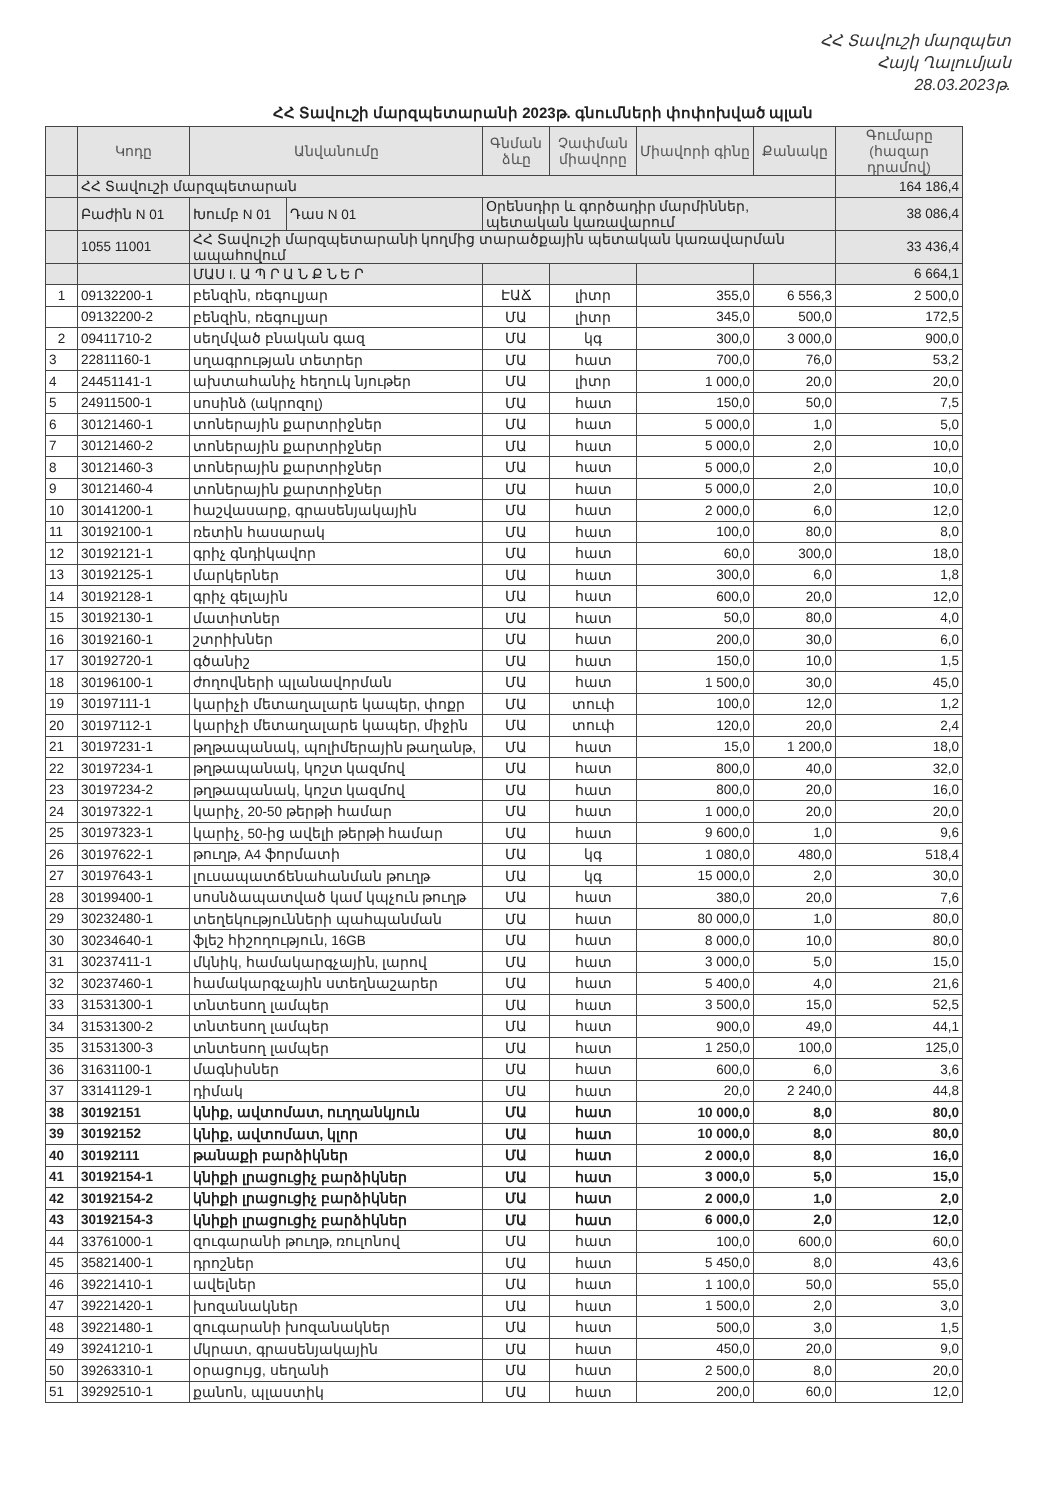ՀՀ Տավուշի մարզպետ
Հայկ Ղալումյան
28.03.2023թ.
ՀՀ Տավուշի մարզպետարանի 2023թ. գնումների փոփոխված պլան
| | Կոդը | Անվանումը | | Գնման ձևը | Չափման միավորը | Միավորի գինը | Քանակը | Գումարը (հազար դրամով) |
| --- | --- | --- | --- | --- | --- | --- | --- | --- |
| | ՀՀ Տավուշի մարզպետարան | | | | | | | 164 186,4 |
| | Բաժին N 01 | Խումբ N 01 | Դաս N 01 | Օրենսդիր և գործադիր մարմիններ, պետական կառավարում | | | | 38 086,4 |
| | 1055 11001 | ՀՀ Տավուշի մարզպետարանի կողմից տարածքային պետական կառավարման ապահովում | | | | | | 33 436,4 |
| | | ՄԱՍ I. Ա Պ Ր Ա Ն Ք Ն Ե Ր | | | | | | 6 664,1 |
| 1 | 09132200-1 | բենզին, ռեգուլյար | | ԷԱՃ | լիտր | 355,0 | 6 556,3 | 2 500,0 |
| | 09132200-2 | բենզին, ռեգուլյար | | ՄԱ | լիտր | 345,0 | 500,0 | 172,5 |
| 2 | 09411710-2 | սեղմված բնական գազ | | ՄԱ | կգ | 300,0 | 3 000,0 | 900,0 |
| 3 | 22811160-1 | սղագրության տետրեր | | ՄԱ | հատ | 700,0 | 76,0 | 53,2 |
| 4 | 24451141-1 | ախտահանիչ հեղուկ նյութեր | | ՄԱ | լիտր | 1 000,0 | 20,0 | 20,0 |
| 5 | 24911500-1 | սոսինձ (ակրոզոլ) | | ՄԱ | հատ | 150,0 | 50,0 | 7,5 |
| 6 | 30121460-1 | տոներային քարտրիջներ | | ՄԱ | հատ | 5 000,0 | 1,0 | 5,0 |
| 7 | 30121460-2 | տոներային քարտրիջներ | | ՄԱ | հատ | 5 000,0 | 2,0 | 10,0 |
| 8 | 30121460-3 | տոներային քարտրիջներ | | ՄԱ | հատ | 5 000,0 | 2,0 | 10,0 |
| 9 | 30121460-4 | տոներային քարտրիջներ | | ՄԱ | հատ | 5 000,0 | 2,0 | 10,0 |
| 10 | 30141200-1 | հաշվասարք, գրասենյակային | | ՄԱ | հատ | 2 000,0 | 6,0 | 12,0 |
| 11 | 30192100-1 | ռետին հասարակ | | ՄԱ | հատ | 100,0 | 80,0 | 8,0 |
| 12 | 30192121-1 | գրիչ գնդիկավոր | | ՄԱ | հատ | 60,0 | 300,0 | 18,0 |
| 13 | 30192125-1 | մարկերներ | | ՄԱ | հատ | 300,0 | 6,0 | 1,8 |
| 14 | 30192128-1 | գրիչ գելային | | ՄԱ | հատ | 600,0 | 20,0 | 12,0 |
| 15 | 30192130-1 | մատիտներ | | ՄԱ | հատ | 50,0 | 80,0 | 4,0 |
| 16 | 30192160-1 | շտրիխներ | | ՄԱ | հատ | 200,0 | 30,0 | 6,0 |
| 17 | 30192720-1 | գծանիշ | | ՄԱ | հատ | 150,0 | 10,0 | 1,5 |
| 18 | 30196100-1 | ժողովների պլանավորման | | ՄԱ | հատ | 1 500,0 | 30,0 | 45,0 |
| 19 | 30197111-1 | կարիչի մետաղալարե կապեր, փոքր | | ՄԱ | տուփ | 100,0 | 12,0 | 1,2 |
| 20 | 30197112-1 | կարիչի մետաղալարե կապեր, միջին | | ՄԱ | տուփ | 120,0 | 20,0 | 2,4 |
| 21 | 30197231-1 | թղթապանակ, պոլիմերային թաղանթ, | | ՄԱ | հատ | 15,0 | 1 200,0 | 18,0 |
| 22 | 30197234-1 | թղթապանակ, կոշտ կազմով | | ՄԱ | հատ | 800,0 | 40,0 | 32,0 |
| 23 | 30197234-2 | թղթապանակ, կոշտ կազմով | | ՄԱ | հատ | 800,0 | 20,0 | 16,0 |
| 24 | 30197322-1 | կարիչ, 20-50 թերթի համար | | ՄԱ | հատ | 1 000,0 | 20,0 | 20,0 |
| 25 | 30197323-1 | կարիչ, 50-ից ավելի թերթի համար | | ՄԱ | հատ | 9 600,0 | 1,0 | 9,6 |
| 26 | 30197622-1 | թուղթ, A4 ֆորմատի | | ՄԱ | կգ | 1 080,0 | 480,0 | 518,4 |
| 27 | 30197643-1 | լուսապատճենահանման թուղթ | | ՄԱ | կգ | 15 000,0 | 2,0 | 30,0 |
| 28 | 30199400-1 | սոսնձապատված կամ կպչուն թուղթ | | ՄԱ | հատ | 380,0 | 20,0 | 7,6 |
| 29 | 30232480-1 | տեղեկությունների պահպանման | | ՄԱ | հատ | 80 000,0 | 1,0 | 80,0 |
| 30 | 30234640-1 | ֆլեշ հիշողություն, 16GB | | ՄԱ | հատ | 8 000,0 | 10,0 | 80,0 |
| 31 | 30237411-1 | մկնիկ, համակարգչային, լարով | | ՄԱ | հատ | 3 000,0 | 5,0 | 15,0 |
| 32 | 30237460-1 | համակարգչային ստեղնաշարեր | | ՄԱ | հատ | 5 400,0 | 4,0 | 21,6 |
| 33 | 31531300-1 | տնտեսող լամպեր | | ՄԱ | հատ | 3 500,0 | 15,0 | 52,5 |
| 34 | 31531300-2 | տնտեսող լամպեր | | ՄԱ | հատ | 900,0 | 49,0 | 44,1 |
| 35 | 31531300-3 | տնտեսող լամպեր | | ՄԱ | հատ | 1 250,0 | 100,0 | 125,0 |
| 36 | 31631100-1 | մագնիսներ | | ՄԱ | հատ | 600,0 | 6,0 | 3,6 |
| 37 | 33141129-1 | դիմակ | | ՄԱ | հատ | 20,0 | 2 240,0 | 44,8 |
| 38 | 30192151 | կնիք, ավտոմատ, ուղղանկյուն | | ՄԱ | հատ | 10 000,0 | 8,0 | 80,0 |
| 39 | 30192152 | կնիք, ավտոմատ, կլոր | | ՄԱ | հատ | 10 000,0 | 8,0 | 80,0 |
| 40 | 30192111 | թանաքի բարձիկներ | | ՄԱ | հատ | 2 000,0 | 8,0 | 16,0 |
| 41 | 30192154-1 | կնիքի լրացուցիչ բարձիկներ | | ՄԱ | հատ | 3 000,0 | 5,0 | 15,0 |
| 42 | 30192154-2 | կնիքի լրացուցիչ բարձիկներ | | ՄԱ | հատ | 2 000,0 | 1,0 | 2,0 |
| 43 | 30192154-3 | կնիքի լրացուցիչ բարձիկներ | | ՄԱ | հատ | 6 000,0 | 2,0 | 12,0 |
| 44 | 33761000-1 | զուգարանի թուղթ, ռուլոնով | | ՄԱ | հատ | 100,0 | 600,0 | 60,0 |
| 45 | 35821400-1 | դրոշներ | | ՄԱ | հատ | 5 450,0 | 8,0 | 43,6 |
| 46 | 39221410-1 | ավելներ | | ՄԱ | հատ | 1 100,0 | 50,0 | 55,0 |
| 47 | 39221420-1 | խոզանակներ | | ՄԱ | հատ | 1 500,0 | 2,0 | 3,0 |
| 48 | 39221480-1 | զուգարանի խոզանակներ | | ՄԱ | հատ | 500,0 | 3,0 | 1,5 |
| 49 | 39241210-1 | մկրատ, գրասենյակային | | ՄԱ | հատ | 450,0 | 20,0 | 9,0 |
| 50 | 39263310-1 | օրացույց, սեղանի | | ՄԱ | հատ | 2 500,0 | 8,0 | 20,0 |
| 51 | 39292510-1 | քանոն, պլաստիկ | | ՄԱ | հատ | 200,0 | 60,0 | 12,0 |